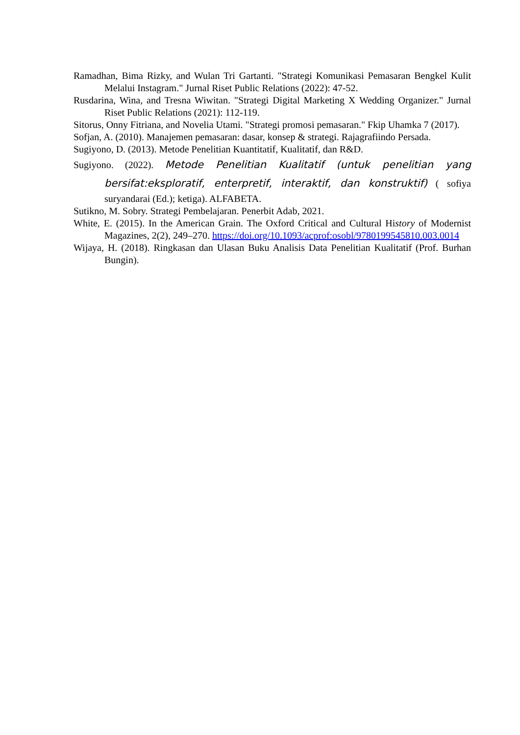Ramadhan, Bima Rizky, and Wulan Tri Gartanti. "Strategi Komunikasi Pemasaran Bengkel Kulit Melalui Instagram." Jurnal Riset Public Relations (2022): 47-52.
Rusdarina, Wina, and Tresna Wiwitan. "Strategi Digital Marketing X Wedding Organizer." Jurnal Riset Public Relations (2021): 112-119.
Sitorus, Onny Fitriana, and Novelia Utami. "Strategi promosi pemasaran." Fkip Uhamka 7 (2017).
Sofjan, A. (2010). Manajemen pemasaran: dasar, konsep & strategi. Rajagrafiindo Persada.
Sugiyono, D. (2013). Metode Penelitian Kuantitatif, Kualitatif, dan R&D.
Sugiyono. (2022). Metode Penelitian Kualitatif (untuk penelitian yang bersifat:eksploratif, enterpretif, interaktif, dan konstruktif) ( sofiya suryandarai (Ed.); ketiga). ALFABETA.
Sutikno, M. Sobry. Strategi Pembelajaran. Penerbit Adab, 2021.
White, E. (2015). In the American Grain. The Oxford Critical and Cultural History of Modernist Magazines, 2(2), 249–270. https://doi.org/10.1093/acprof:osobl/9780199545810.003.0014
Wijaya, H. (2018). Ringkasan dan Ulasan Buku Analisis Data Penelitian Kualitatif (Prof. Burhan Bungin).